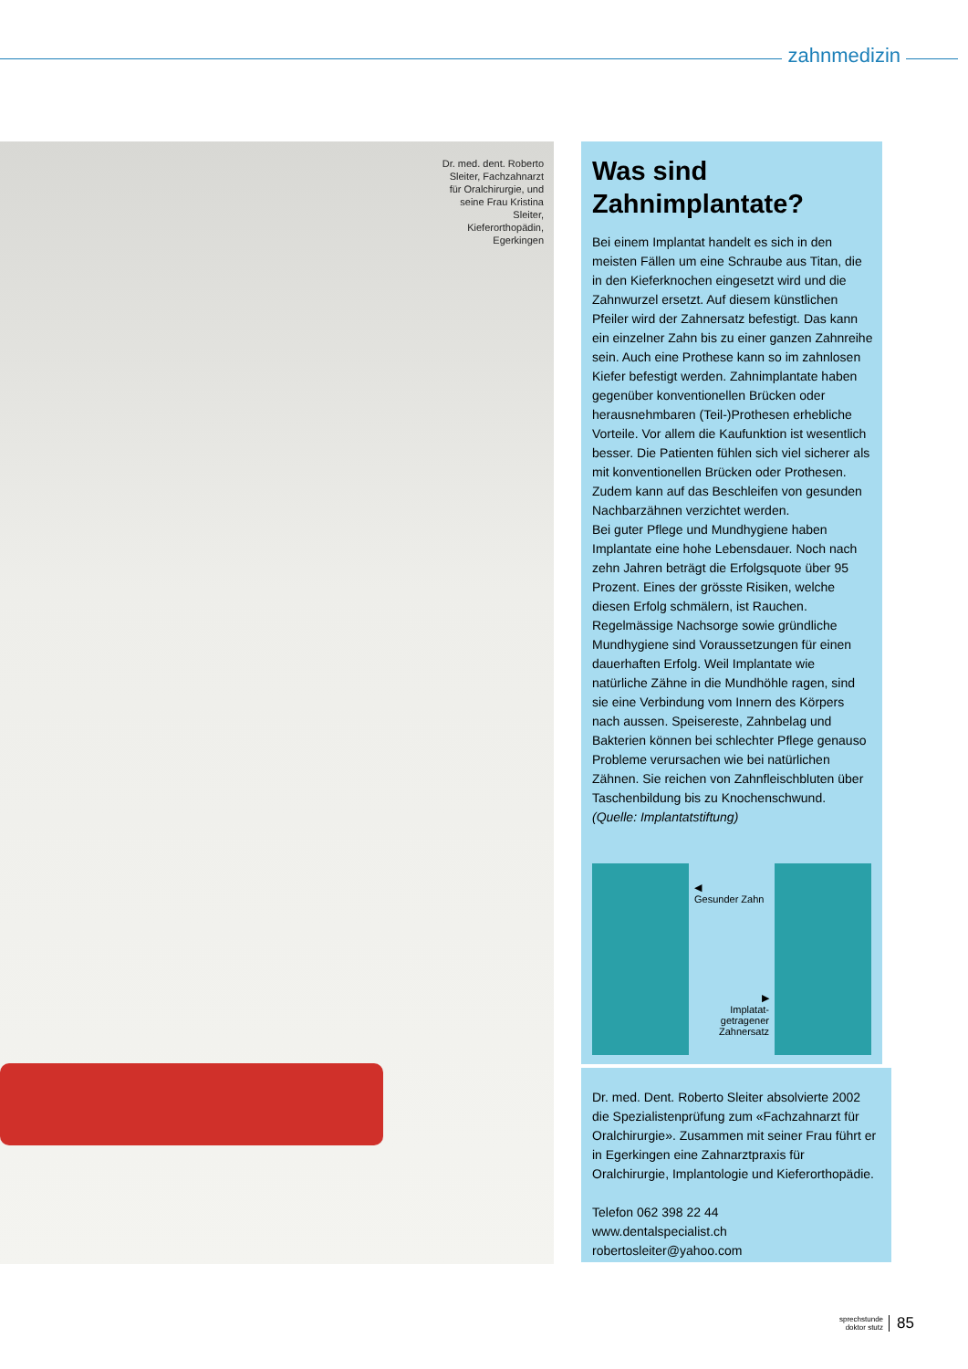zahnmedizin
Dr. med. dent. Roberto Sleiter, Fachzahnarzt für Oralchirurgie, und seine Frau Kristina Sleiter, Kieferorthopädin, Egerkingen
Was sind Zahnimplantate?
Bei einem Implantat handelt es sich in den meisten Fällen um eine Schraube aus Titan, die in den Kieferknochen eingesetzt wird und die Zahnwurzel ersetzt. Auf diesem künstlichen Pfeiler wird der Zahnersatz befestigt. Das kann ein einzelner Zahn bis zu einer ganzen Zahnreihe sein. Auch eine Prothese kann so im zahnlosen Kiefer befestigt werden. Zahnimplantate haben gegenüber konventionellen Brücken oder herausnehmbaren (Teil-)Prothesen erhebliche Vorteile. Vor allem die Kaufunktion ist wesentlich besser. Die Patienten fühlen sich viel sicherer als mit konventionellen Brücken oder Prothesen. Zudem kann auf das Beschleifen von gesunden Nachbarzähnen verzichtet werden.
Bei guter Pflege und Mundhygiene haben Implantate eine hohe Lebensdauer. Noch nach zehn Jahren beträgt die Erfolgsquote über 95 Prozent. Eines der grösste Risiken, welche diesen Erfolg schmälern, ist Rauchen. Regelmässige Nachsorge sowie gründliche Mundhygiene sind Voraussetzungen für einen dauerhaften Erfolg. Weil Implantate wie natürliche Zähne in die Mundhöhle ragen, sind sie eine Verbindung vom Innern des Körpers nach aussen. Speisereste, Zahnbelag und Bakterien können bei schlechter Pflege genauso Probleme verursachen wie bei natürlichen Zähnen. Sie reichen von Zahnfleischbluten über Taschenbildung bis zu Knochenschwund. (Quelle: Implantatstiftung)
◀
Gesunder Zahn
▶
Implatat-getragener Zahnersatz
Dr. med. Dent. Roberto Sleiter absolvierte 2002 die Spezialistenprüfung zum «Fachzahnarzt für Oralchirurgie». Zusammen mit seiner Frau führt er in Egerkingen eine Zahnarztpraxis für Oralchirurgie, Implantologie und Kieferorthopädie.
Telefon 062 398 22 44
www.dentalspecialist.ch
robertosleiter@yahoo.com
sprechstunde
doktor stutz
85